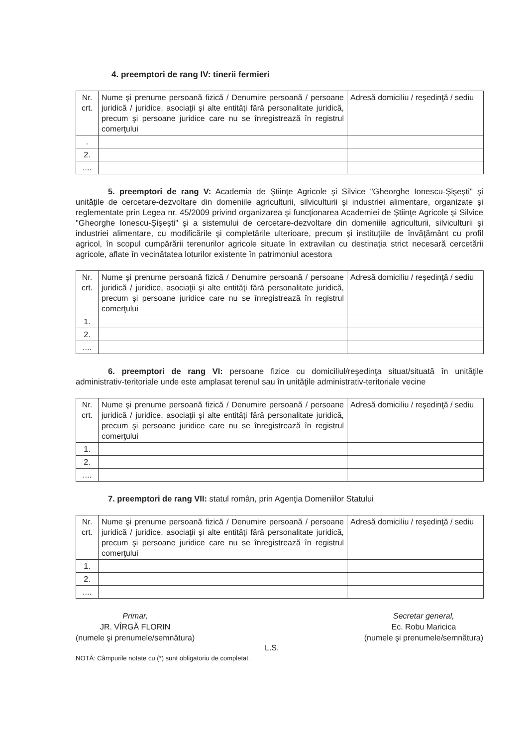4. preemptori de rang IV: tinerii fermieri
| Nr. crt. | Nume şi prenume persoană fizică / Denumire persoană / persoane juridică / juridice, asociaţii şi alte entităţi fără personalitate juridică, precum şi persoane juridice care nu se înregistrează în registrul comerţului | Adresă domiciliu / reşedinţă / sediu |
| . | | |
| 2. | | |
| .... | | |
5. preemptori de rang V: Academia de Ştiinţe Agricole şi Silvice "Gheorghe Ionescu-Şişeşti" şi unităţile de cercetare-dezvoltare din domeniile agriculturii, silviculturii şi industriei alimentare, organizate şi reglementate prin Legea nr. 45/2009 privind organizarea şi funcţionarea Academiei de Ştiinţe Agricole şi Silvice "Gheorghe Ionescu-Şişeşti" şi a sistemului de cercetare-dezvoltare din domeniile agriculturii, silviculturii şi industriei alimentare, cu modificările şi completările ulterioare, precum şi instituţiile de învăţământ cu profil agricol, în scopul cumpărării terenurilor agricole situate în extravilan cu destinaţia strict necesară cercetării agricole, aflate în vecinătatea loturilor existente în patrimoniul acestora
| Nr. crt. | Nume şi prenume persoană fizică / Denumire persoană / persoane juridică / juridice, asociaţii şi alte entităţi fără personalitate juridică, precum şi persoane juridice care nu se înregistrează în registrul comerţului | Adresă domiciliu / reşedinţă / sediu |
| 1. | | |
| 2. | | |
| .... | | |
6. preemptori de rang VI: persoane fizice cu domiciliul/reşedinţa situat/situată în unităţile administrativ-teritoriale unde este amplasat terenul sau în unităţile administrativ-teritoriale vecine
| Nr. crt. | Nume şi prenume persoană fizică / Denumire persoană / persoane juridică / juridice, asociaţii şi alte entităţi fără personalitate juridică, precum şi persoane juridice care nu se înregistrează în registrul comerţului | Adresă domiciliu / reşedinţă / sediu |
| 1. | | |
| 2. | | |
| .... | | |
7. preemptori de rang VII: statul român, prin Agenţia Domeniilor Statului
| Nr. crt. | Nume şi prenume persoană fizică / Denumire persoană / persoane juridică / juridice, asociaţii şi alte entităţi fără personalitate juridică, precum şi persoane juridice care nu se înregistrează în registrul comerţului | Adresă domiciliu / reşedinţă / sediu |
| 1. | | |
| 2. | | |
| .... | | |
Primar,
JR. VÎRGĂ FLORIN
(numele şi prenumele/semnătura)
Secretar general,
Ec. Robu Maricica
(numele şi prenumele/semnătura)
L.S.
NOTĂ: Câmpurile notate cu (*) sunt obligatoriu de completat.